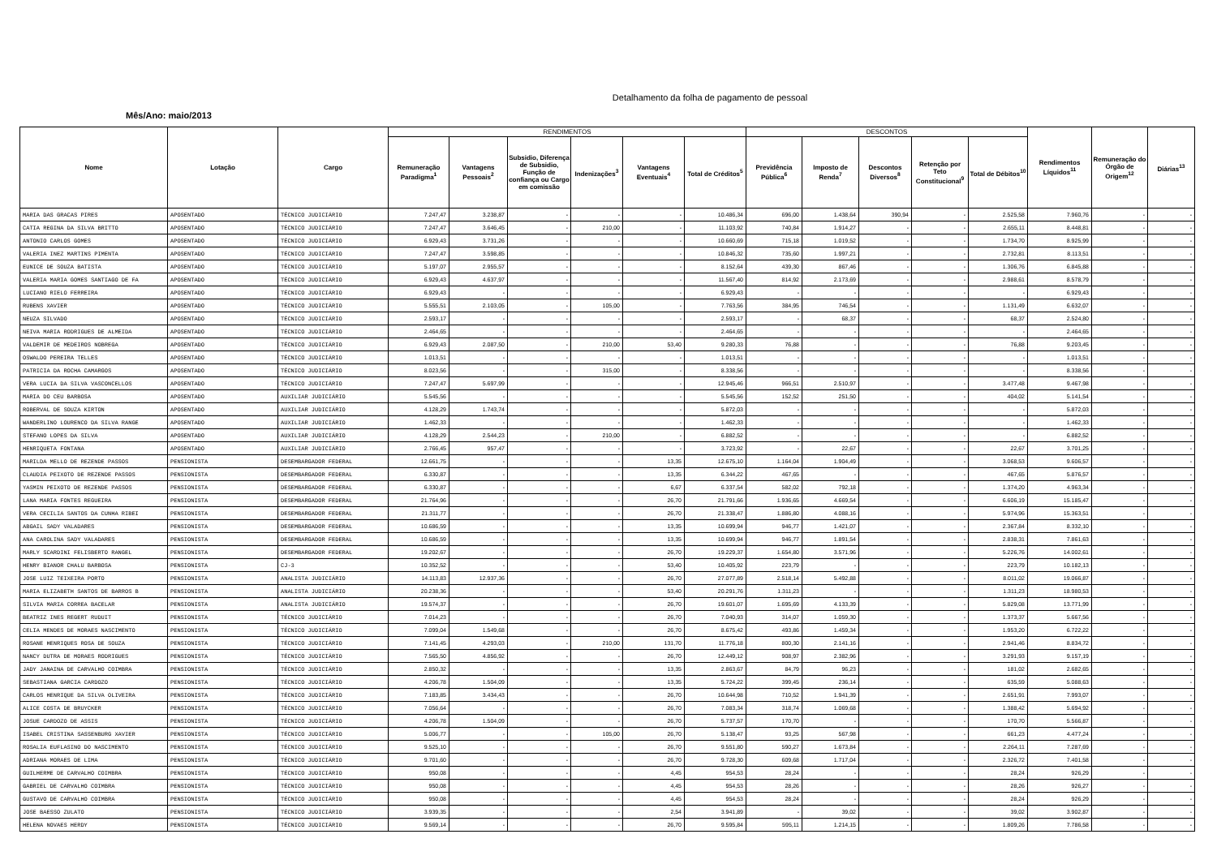Detalhamento da folha de pagamento de pessoal
Mês/Ano: maio/2013
| Nome | Lotação | Cargo | RENDIMENTOS | | | | | | DESCONTOS | | | | | Rendimentos Líquidos<sup>11</sup> | Remuneração do Órgão de Origem<sup>12</sup> | Diárias<sup>13</sup> |
| --- | --- | --- | --- | --- | --- | --- | --- | --- | --- | --- | --- | --- | --- | --- | --- | --- |
| | | | Remuneração Paradigma<sup>1</sup> | Vantagens Pessoais<sup>2</sup> | Subsidio, Diferença de Subsidio, Função de confiança ou Cargo em comissão | Indenizações<sup>3</sup> | Vantagens Eventuais<sup>4</sup> | Total de Créditos<sup>5</sup> | Previdência Pública<sup>6</sup> | Imposto de Renda<sup>7</sup> | Descontos Diversos<sup>8</sup> | Retenção por Teto Constitucional<sup>9</sup> | Total de Débitos<sup>10</sup> | | | |
| MARIA DAS GRACAS PIRES | APOSENTADO | TÉCNICO JUDICIÁRIO | 7.247,47 | 3.238,87 | - | - | - | 10.486,34 | 696,00 | 1.438,64 | 390,94 | - | 2.525,58 | 7.960,76 | - | - |
| CATIA REGINA DA SILVA BRITTO | APOSENTADO | TÉCNICO JUDICIÁRIO | 7.247,47 | 3.646,45 | - | 210,00 | - | 11.103,92 | 740,84 | 1.914,27 | - | - | 2.655,11 | 8.448,81 | - | - |
| ANTONIO CARLOS GOMES | APOSENTADO | TÉCNICO JUDICIÁRIO | 6.929,43 | 3.731,26 | - | - | - | 10.660,69 | 715,18 | 1.019,52 | - | - | 1.734,70 | 8.925,99 | - | - |
| VALERIA INEZ MARTINS PIMENTA | APOSENTADO | TÉCNICO JUDICIÁRIO | 7.247,47 | 3.598,85 | - | - | - | 10.846,32 | 735,60 | 1.997,21 | - | - | 2.732,81 | 8.113,51 | - | - |
| EUNICE DE SOUZA BATISTA | APOSENTADO | TÉCNICO JUDICIÁRIO | 5.197,07 | 2.955,57 | - | - | - | 8.152,64 | 439,30 | 867,46 | - | - | 1.306,76 | 6.845,88 | - | - |
| VALERIA MARIA GOMES SANTIAGO DE FA | APOSENTADO | TÉCNICO JUDICIÁRIO | 6.929,43 | 4.637,97 | - | - | - | 11.567,40 | 814,92 | 2.173,69 | - | - | 2.988,61 | 8.578,79 | - | - |
| LUCIANO RIELO FERREIRA | APOSENTADO | TÉCNICO JUDICIÁRIO | 6.929,43 | - | - | - | - | 6.929,43 | - | - | - | - | - | 6.929,43 | - | - |
| RUBENS XAVIER | APOSENTADO | TÉCNICO JUDICIÁRIO | 5.555,51 | 2.103,05 | - | 105,00 | - | 7.763,56 | 384,95 | 746,54 | - | - | 1.131,49 | 6.632,07 | - | - |
| NEUZA SILVADO | APOSENTADO | TÉCNICO JUDICIÁRIO | 2.593,17 | - | - | - | - | 2.593,17 | - | 68,37 | - | - | 68,37 | 2.524,80 | - | - |
| NEIVA MARIA RODRIGUES DE ALMEIDA | APOSENTADO | TÉCNICO JUDICIÁRIO | 2.464,65 | - | - | - | - | 2.464,65 | - | - | - | - | - | 2.464,65 | - | - |
| VALDEMIR DE MEDEIROS NOBREGA | APOSENTADO | TÉCNICO JUDICIÁRIO | 6.929,43 | 2.087,50 | - | 210,00 | 53,40 | 9.280,33 | 76,88 | - | - | - | 76,88 | 9.203,45 | - | - |
| OSWALDO PEREIRA TELLES | APOSENTADO | TÉCNICO JUDICIÁRIO | 1.013,51 | - | - | - | - | 1.013,51 | - | - | - | - | - | 1.013,51 | - | - |
| PATRICIA DA ROCHA CAMARGOS | APOSENTADO | TÉCNICO JUDICIÁRIO | 8.023,56 | - | - | 315,00 | - | 8.338,56 | - | - | - | - | - | 8.338,56 | - | - |
| VERA LUCIA DA SILVA VASCONCELLOS | APOSENTADO | TÉCNICO JUDICIÁRIO | 7.247,47 | 5.697,99 | - | - | - | 12.945,46 | 966,51 | 2.510,97 | - | - | 3.477,48 | 9.467,98 | - | - |
| MARIA DO CEU BARBOSA | APOSENTADO | AUXILIAR JUDICIÁRIO | 5.545,56 | - | - | - | - | 5.545,56 | 152,52 | 251,50 | - | - | 404,02 | 5.141,54 | - | - |
| ROBERVAL DE SOUZA KIRTON | APOSENTADO | AUXILIAR JUDICIÁRIO | 4.128,29 | 1.743,74 | - | - | - | 5.872,03 | - | - | - | - | - | 5.872,03 | - | - |
| WANDERLINO LOURENCO DA SILVA RANGE | APOSENTADO | AUXILIAR JUDICIÁRIO | 1.462,33 | - | - | - | - | 1.462,33 | - | - | - | - | - | 1.462,33 | - | - |
| STEFANO LOPES DA SILVA | APOSENTADO | AUXILIAR JUDICIÁRIO | 4.128,29 | 2.544,23 | - | 210,00 | - | 6.882,52 | - | - | - | - | - | 6.882,52 | - | - |
| HENRIQUETA FONTANA | APOSENTADO | AUXILIAR JUDICIÁRIO | 2.766,45 | 957,47 | - | - | - | 3.723,92 | - | 22,67 | - | - | 22,67 | 3.701,25 | - | - |
| MARILDA MELLO DE REZENDE PASSOS | PENSIONISTA | DESEMBARGADOR FEDERAL | 12.661,75 | - | - | - | 13,35 | 12.675,10 | 1.164,04 | 1.904,49 | - | - | 3.068,53 | 9.606,57 | - | - |
| CLAUDIA PEIXOTO DE REZENDE PASSOS | PENSIONISTA | DESEMBARGADOR FEDERAL | 6.330,87 | - | - | - | 13,35 | 6.344,22 | 467,65 | - | - | - | 467,65 | 5.876,57 | - | - |
| YASMIN PEIXOTO DE REZENDE PASSOS | PENSIONISTA | DESEMBARGADOR FEDERAL | 6.330,87 | - | - | - | 6,67 | 6.337,54 | 582,02 | 792,18 | - | - | 1.374,20 | 4.963,34 | - | - |
| LANA MARIA FONTES REGUEIRA | PENSIONISTA | DESEMBARGADOR FEDERAL | 21.764,96 | - | - | - | 26,70 | 21.791,66 | 1.936,65 | 4.669,54 | - | - | 6.606,19 | 15.185,47 | - | - |
| VERA CECILIA SANTOS DA CUNHA RIBEI | PENSIONISTA | DESEMBARGADOR FEDERAL | 21.311,77 | - | - | - | 26,70 | 21.338,47 | 1.886,80 | 4.088,16 | - | - | 5.974,96 | 15.363,51 | - | - |
| ABGAIL SADY VALADARES | PENSIONISTA | DESEMBARGADOR FEDERAL | 10.686,59 | - | - | - | 13,35 | 10.699,94 | 946,77 | 1.421,07 | - | - | 2.367,84 | 8.332,10 | - | - |
| ANA CAROLINA SADY VALADARES | PENSIONISTA | DESEMBARGADOR FEDERAL | 10.686,59 | - | - | - | 13,35 | 10.699,94 | 946,77 | 1.891,54 | - | - | 2.838,31 | 7.861,63 | - | - |
| MARLY SCARDINI FELISBERTO RANGEL | PENSIONISTA | DESEMBARGADOR FEDERAL | 19.202,67 | - | - | - | 26,70 | 19.229,37 | 1.654,80 | 3.571,96 | - | - | 5.226,76 | 14.002,61 | - | - |
| HENRY BIANOR CHALU BARBOSA | PENSIONISTA | CJ-3 | 10.352,52 | - | - | - | 53,40 | 10.405,92 | 223,79 | - | - | - | 223,79 | 10.182,13 | - | - |
| JOSE LUIZ TEIXEIRA PORTO | PENSIONISTA | ANALISTA JUDICIÁRIO | 14.113,83 | 12.937,36 | - | - | 26,70 | 27.077,89 | 2.518,14 | 5.492,88 | - | - | 8.011,02 | 19.066,87 | - | - |
| MARIA ELIZABETH SANTOS DE BARROS B | PENSIONISTA | ANALISTA JUDICIÁRIO | 20.238,36 | - | - | - | 53,40 | 20.291,76 | 1.311,23 | - | - | - | 1.311,23 | 18.980,53 | - | - |
| SILVIA MARIA CORREA BACELAR | PENSIONISTA | ANALISTA JUDICIÁRIO | 19.574,37 | - | - | - | 26,70 | 19.601,07 | 1.695,69 | 4.133,39 | - | - | 5.829,08 | 13.771,99 | - | - |
| BEATRIZ INES REGERT RUDUIT | PENSIONISTA | TÉCNICO JUDICIÁRIO | 7.014,23 | - | - | - | 26,70 | 7.040,93 | 314,07 | 1.059,30 | - | - | 1.373,37 | 5.667,56 | - | - |
| CELIA MENDES DE MORAES NASCIMENTO | PENSIONISTA | TÉCNICO JUDICIÁRIO | 7.099,04 | 1.549,68 | - | - | 26,70 | 8.675,42 | 493,86 | 1.459,34 | - | - | 1.953,20 | 6.722,22 | - | - |
| ROSANE HENRIQUES ROSA DE SOUZA | PENSIONISTA | TÉCNICO JUDICIÁRIO | 7.141,45 | 4.293,03 | - | 210,00 | 131,70 | 11.776,18 | 800,30 | 2.141,16 | - | - | 2.941,46 | 8.834,72 | - | - |
| NANCY DUTRA DE MORAES RODRIGUES | PENSIONISTA | TÉCNICO JUDICIÁRIO | 7.565,50 | 4.856,92 | - | - | 26,70 | 12.449,12 | 908,97 | 2.382,96 | - | - | 3.291,93 | 9.157,19 | - | - |
| JADY JANAINA DE CARVALHO COIMBRA | PENSIONISTA | TÉCNICO JUDICIÁRIO | 2.850,32 | - | - | - | 13,35 | 2.863,67 | 84,79 | 96,23 | - | - | 181,02 | 2.682,65 | - | - |
| SEBASTIANA GARCIA CARDOZO | PENSIONISTA | TÉCNICO JUDICIÁRIO | 4.206,78 | 1.504,09 | - | - | 13,35 | 5.724,22 | 399,45 | 236,14 | - | - | 635,59 | 5.088,63 | - | - |
| CARLOS HENRIQUE DA SILVA OLIVEIRA | PENSIONISTA | TÉCNICO JUDICIÁRIO | 7.183,85 | 3.434,43 | - | - | 26,70 | 10.644,98 | 710,52 | 1.941,39 | - | - | 2.651,91 | 7.993,07 | - | - |
| ALICE COSTA DE BRUYCKER | PENSIONISTA | TÉCNICO JUDICIÁRIO | 7.056,64 | - | - | - | 26,70 | 7.083,34 | 318,74 | 1.069,68 | - | - | 1.388,42 | 5.694,92 | - | - |
| JOSUE CARDOZO DE ASSIS | PENSIONISTA | TÉCNICO JUDICIÁRIO | 4.206,78 | 1.504,09 | - | - | 26,70 | 5.737,57 | 170,70 | - | - | - | 170,70 | 5.566,87 | - | - |
| ISABEL CRISTINA SASSENBURG XAVIER | PENSIONISTA | TÉCNICO JUDICIÁRIO | 5.006,77 | - | - | 105,00 | 26,70 | 5.138,47 | 93,25 | 567,98 | - | - | 661,23 | 4.477,24 | - | - |
| ROSALIA EUFLASINO DO NASCIMENTO | PENSIONISTA | TÉCNICO JUDICIÁRIO | 9.525,10 | - | - | - | 26,70 | 9.551,80 | 590,27 | 1.673,84 | - | - | 2.264,11 | 7.287,69 | - | - |
| ADRIANA MORAES DE LIMA | PENSIONISTA | TÉCNICO JUDICIÁRIO | 9.701,60 | - | - | - | 26,70 | 9.728,30 | 609,68 | 1.717,04 | - | - | 2.326,72 | 7.401,58 | - | - |
| GUILHERME DE CARVALHO COIMBRA | PENSIONISTA | TÉCNICO JUDICIÁRIO | 950,08 | - | - | - | 4,45 | 954,53 | 28,24 | - | - | - | 28,24 | 926,29 | - | - |
| GABRIEL DE CARVALHO COIMBRA | PENSIONISTA | TÉCNICO JUDICIÁRIO | 950,08 | - | - | - | 4,45 | 954,53 | 28,26 | - | - | - | 28,26 | 926,27 | - | - |
| GUSTAVO DE CARVALHO COIMBRA | PENSIONISTA | TÉCNICO JUDICIÁRIO | 950,08 | - | - | - | 4,45 | 954,53 | 28,24 | - | - | - | 28,24 | 926,29 | - | - |
| JOSE BAESSO ZULATO | PENSIONISTA | TÉCNICO JUDICIÁRIO | 3.939,35 | - | - | - | 2,54 | 3.941,89 | - | 39,02 | - | - | 39,02 | 3.902,87 | - | - |
| HELENA NOVAES HERDY | PENSIONISTA | TÉCNICO JUDICIÁRIO | 9.569,14 | - | - | - | 26,70 | 9.595,84 | 595,11 | 1.214,15 | - | - | 1.809,26 | 7.786,58 | - | - |